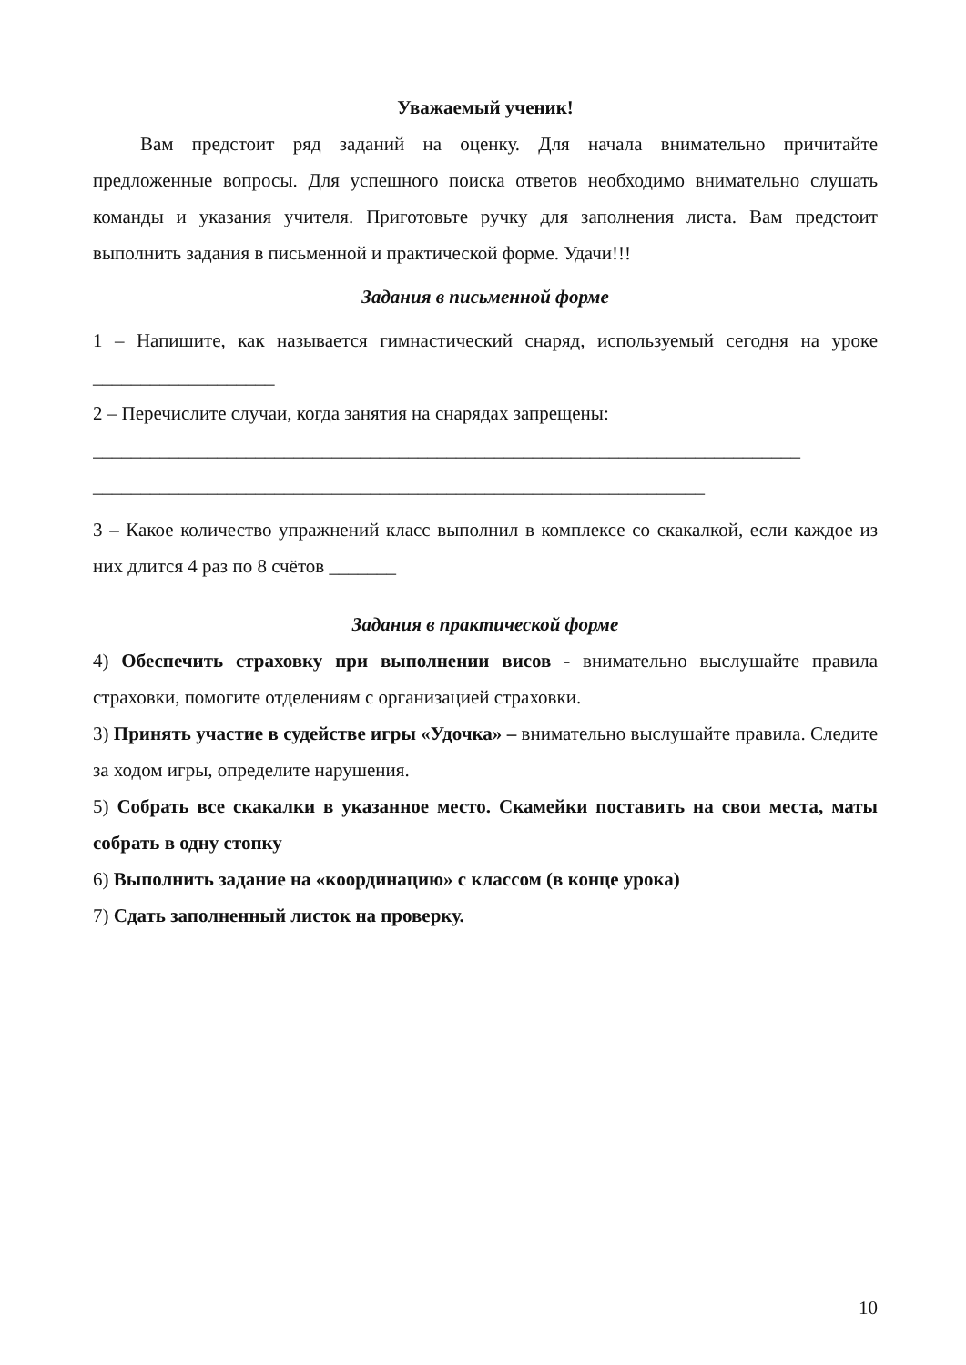Уважаемый ученик!
Вам предстоит ряд заданий на оценку. Для начала внимательно причитайте предложенные вопросы. Для успешного поиска ответов необходимо внимательно слушать команды и указания учителя. Приготовьте ручку для заполнения листа. Вам предстоит выполнить задания в письменной и практической форме. Удачи!!!
Задания в письменной форме
1 – Напишите, как называется гимнастический снаряд, используемый сегодня на уроке ___________________
2 – Перечислите случаи, когда занятия на снарядах запрещены:
__________________________________________________________________________
________________________________________________________________
3 – Какое количество упражнений класс выполнил в комплексе со скакалкой, если каждое из них длится 4 раз по 8 счётов _______
Задания в практической форме
4) Обеспечить страховку при выполнении висов - внимательно выслушайте правила страховки, помогите отделениям с организацией страховки.
3) Принять участие в судействе игры «Удочка» – внимательно выслушайте правила. Следите за ходом игры, определите нарушения.
5) Собрать все скакалки в указанное место. Скамейки поставить на свои места, маты собрать в одну стопку
6) Выполнить задание на «координацию» с классом (в конце урока)
7) Сдать заполненный листок на проверку.
10